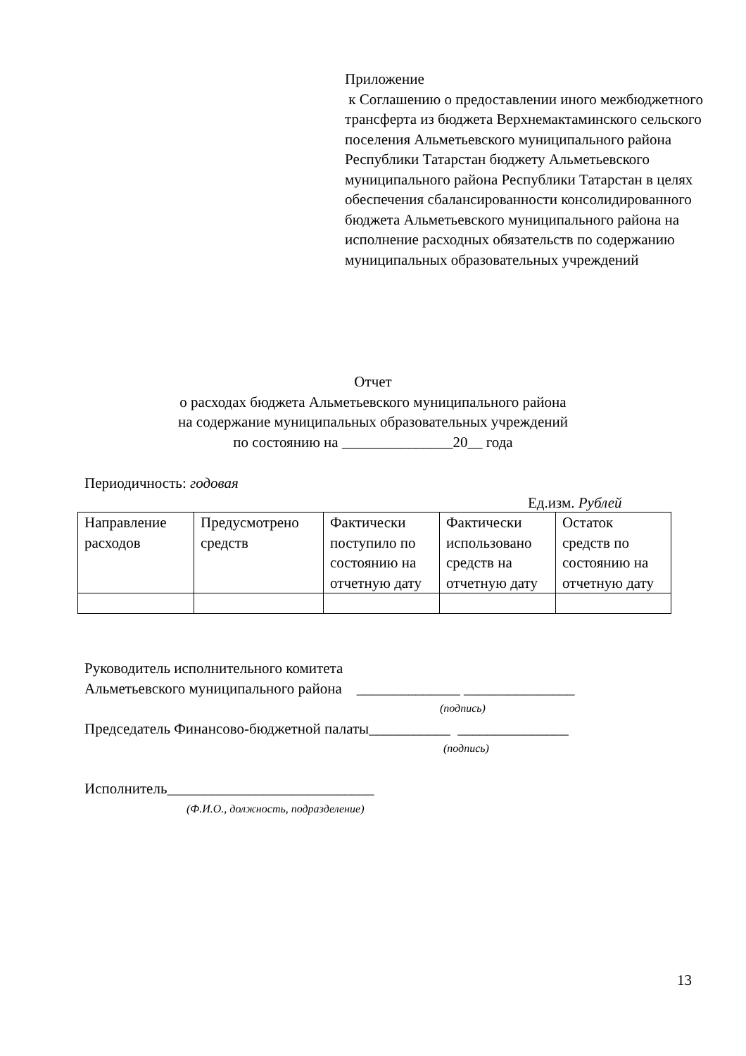Приложение
к Соглашению о предоставлении иного межбюджетного трансферта из бюджета Верхнемактаминского сельского поселения Альметьевского муниципального района Республики Татарстан бюджету Альметьевского муниципального района Республики Татарстан в целях обеспечения сбалансированности консолидированного бюджета Альметьевского муниципального района на исполнение расходных обязательств по содержанию муниципальных образовательных учреждений
Отчет
о расходах бюджета Альметьевского муниципального района
на содержание муниципальных образовательных учреждений
по состоянию на _______________20__ года
Периодичность: годовая
Ед.изм. Рублей
| Направление расходов | Предусмотрено средств | Фактически поступило по состоянию на отчетную дату | Фактически использовано средств на отчетную дату | Остаток средств по состоянию на отчетную дату |
| --- | --- | --- | --- | --- |
Руководитель исполнительного комитета
Альметьевского муниципального района ______________ _______________
(подпись)
Председатель Финансово-бюджетной палаты___________ _______________
(подпись)
Исполнитель____________________________
(Ф.И.О., должность, подразделение)
13